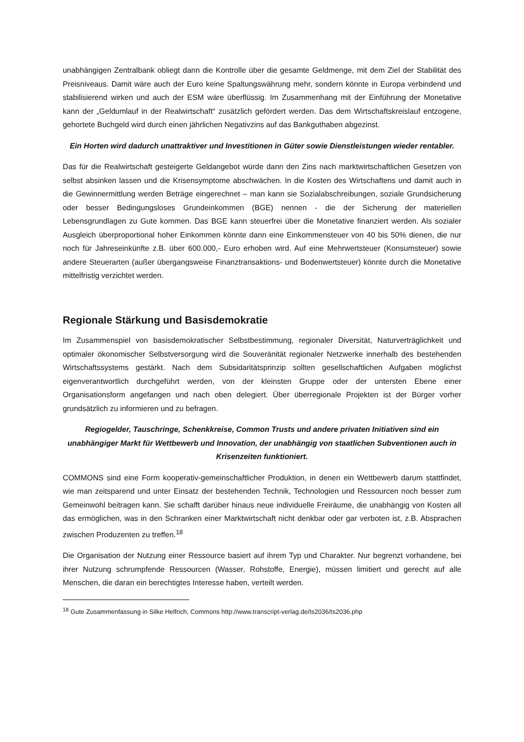unabhängigen Zentralbank obliegt dann die Kontrolle über die gesamte Geldmenge, mit dem Ziel der Stabilität des Preisniveaus. Damit wäre auch der Euro keine Spaltungswährung mehr, sondern könnte in Europa verbindend und stabilisierend wirken und auch der ESM wäre überflüssig. Im Zusammenhang mit der Einführung der Monetative kann der „Geldumlauf in der Realwirtschaft“ zusätzlich gefördert werden. Das dem Wirtschaftskreislauf entzogene, gehortete Buchgeld wird durch einen jährlichen Negativzins auf das Bankguthaben abgezinst.
Ein Horten wird dadurch unattraktiver und Investitionen in Güter sowie Dienstleistungen wieder rentabler.
Das für die Realwirtschaft gesteigerte Geldangebot würde dann den Zins nach marktwirtschaftlichen Gesetzen von selbst absinken lassen und die Krisensymptome abschwächen. In die Kosten des Wirtschaftens und damit auch in die Gewinnermittlung werden Beträge eingerechnet – man kann sie Sozialabschreibungen, soziale Grundsicherung oder besser Bedingungsloses Grundeinkommen (BGE) nennen - die der Sicherung der materiellen Lebensgrundlagen zu Gute kommen. Das BGE kann steuerfrei über die Monetative finanziert werden. Als sozialer Ausgleich überproportional hoher Einkommen könnte dann eine Einkommensteuer von 40 bis 50% dienen, die nur noch für Jahreseinkünfte z.B. über 600.000,- Euro erhoben wird. Auf eine Mehrwertsteuer (Konsumsteuer) sowie andere Steuerarten (außer übergangsweise Finanztransaktions- und Bodenwertsteuer) könnte durch die Monetative mittelfristig verzichtet werden.
Regionale Stärkung und Basisdemokratie
Im Zusammenspiel von basisdemokratischer Selbstbestimmung, regionaler Diversität, Naturverträglichkeit und optimaler ökonomischer Selbstversorgung wird die Souveränität regionaler Netzwerke innerhalb des bestehenden Wirtschaftssystems gestärkt. Nach dem Subsidaritätsprinzip sollten gesellschaftlichen Aufgaben möglichst eigenverantwortlich durchgeführt werden, von der kleinsten Gruppe oder der untersten Ebene einer Organisationsform angefangen und nach oben delegiert. Über überregionale Projekten ist der Bürger vorher grundsätzlich zu informieren und zu befragen.
Regiogelder, Tauschringe, Schenkkreise, Common Trusts und andere privaten Initiativen sind ein unabhängiger Markt für Wettbewerb und Innovation, der unabhängig von staatlichen Subventionen auch in Krisenzeiten funktioniert.
COMMONS sind eine Form kooperativ-gemeinschaftlicher Produktion, in denen ein Wettbewerb darum stattfindet, wie man zeitsparend und unter Einsatz der bestehenden Technik, Technologien und Ressourcen noch besser zum Gemeinwohl beitragen kann. Sie schafft darüber hinaus neue individuelle Freiräume, die unabhängig von Kosten all das ermöglichen, was in den Schranken einer Marktwirtschaft nicht denkbar oder gar verboten ist, z.B. Absprachen zwischen Produzenten zu treffen.<sup>18</sup>
Die Organisation der Nutzung einer Ressource basiert auf ihrem Typ und Charakter. Nur begrenzt vorhandene, bei ihrer Nutzung schrumpfende Ressourcen (Wasser, Rohstoffe, Energie), müssen limitiert und gerecht auf alle Menschen, die daran ein berechtigtes Interesse haben, verteilt werden.
<sup>18</sup> Gute Zusammenfassung in Silke Helfrich, Commons http://www.transcript-verlag.de/ts2036/ts2036.php